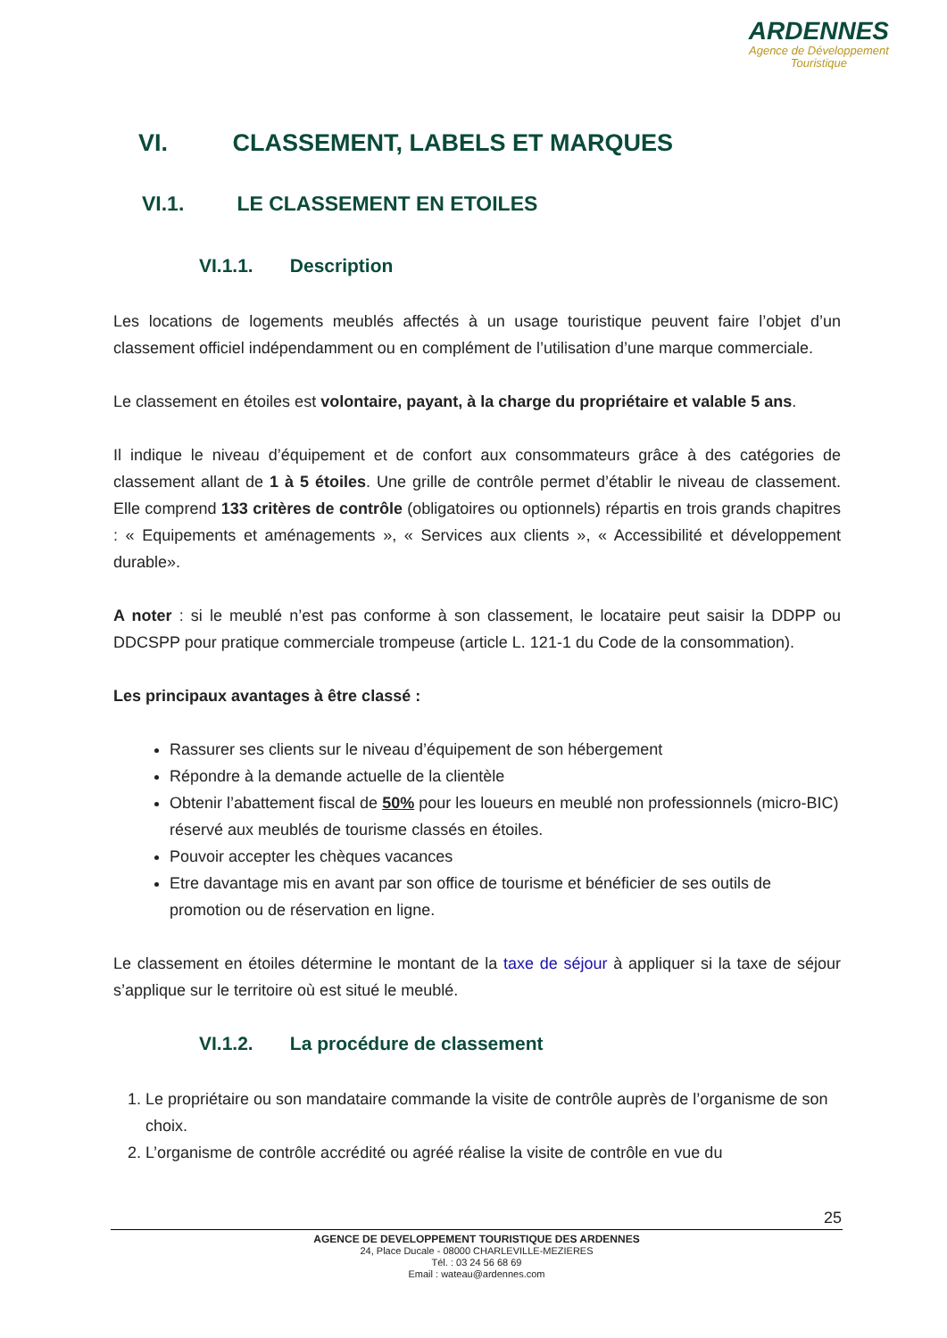ARDENNES
Agence de Développement
Touristique
VI. CLASSEMENT, LABELS ET MARQUES
VI.1. LE CLASSEMENT EN ETOILES
VI.1.1. Description
Les locations de logements meublés affectés à un usage touristique peuvent faire l’objet d’un classement officiel indépendamment ou en complément de l’utilisation d’une marque commerciale.
Le classement en étoiles est volontaire, payant, à la charge du propriétaire et valable 5 ans.
Il indique le niveau d’équipement et de confort aux consommateurs grâce à des catégories de classement allant de 1 à 5 étoiles. Une grille de contrôle permet d’établir le niveau de classement. Elle comprend 133 critères de contrôle (obligatoires ou optionnels) répartis en trois grands chapitres : « Equipements et aménagements », « Services aux clients », « Accessibilité et développement durable».
A noter : si le meublé n’est pas conforme à son classement, le locataire peut saisir la DDPP ou DDCSPP pour pratique commerciale trompeuse (article L. 121-1 du Code de la consommation).
Les principaux avantages à être classé :
Rassurer ses clients sur le niveau d’équipement de son hébergement
Répondre à la demande actuelle de la clientèle
Obtenir l’abattement fiscal de 50% pour les loueurs en meublé non professionnels (micro-BIC) réservé aux meublés de tourisme classés en étoiles.
Pouvoir accepter les chèques vacances
Etre davantage mis en avant par son office de tourisme et bénéficier de ses outils de promotion ou de réservation en ligne.
Le classement en étoiles détermine le montant de la taxe de séjour à appliquer si la taxe de séjour s’applique sur le territoire où est situé le meublé.
VI.1.2. La procédure de classement
1. Le propriétaire ou son mandataire commande la visite de contrôle auprès de l’organisme de son choix.
2. L’organisme de contrôle accrédité ou agréé réalise la visite de contrôle en vue du
25
AGENCE DE DEVELOPPEMENT TOURISTIQUE DES ARDENNES
24, Place Ducale - 08000 CHARLEVILLE-MEZIERES
Tél. : 03 24 56 68 69
Email : wateau@ardennes.com